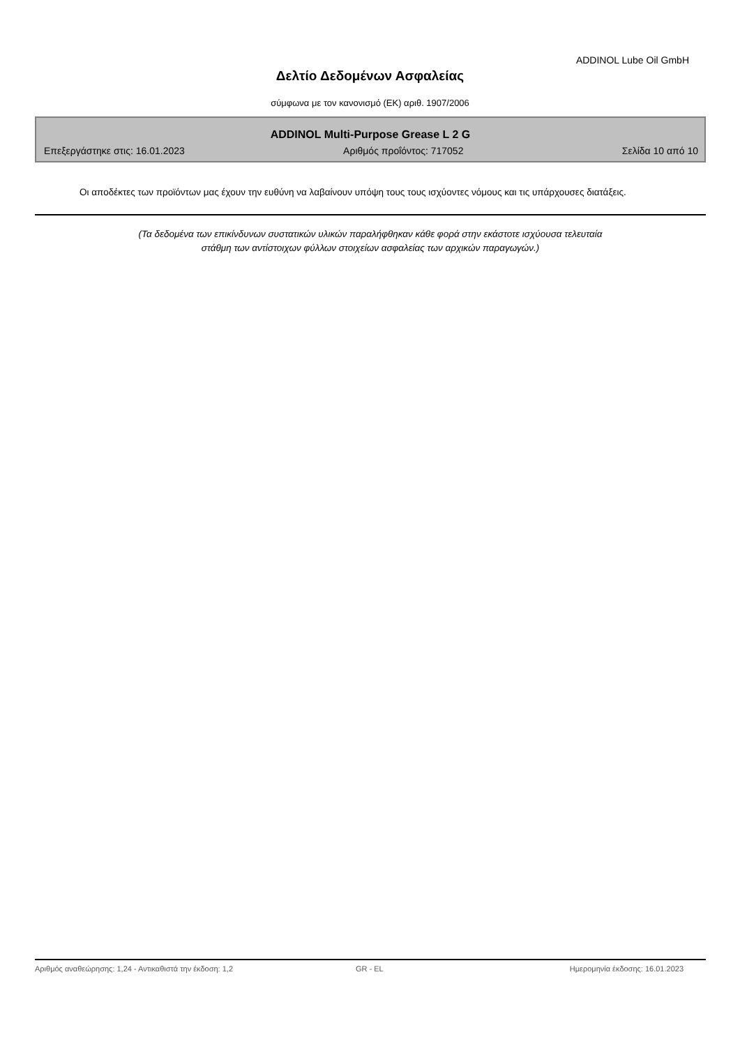ADDINOL Lube Oil GmbH
Δελτίο Δεδομένων Ασφαλείας
σύμφωνα με τον κανονισμό (ΕΚ) αριθ. 1907/2006
ADDINOL Multi-Purpose Grease L 2 G
Επεξεργάστηκε στις: 16.01.2023 Αριθμός προΐόντος: 717052 Σελίδα 10 από 10
Οι αποδέκτες των προϊόντων μας έχουν την ευθύνη να λαβαίνουν υπόψη τους τους ισχύοντες νόμους και τις υπάρχουσες διατάξεις.
(Τα δεδομένα των επικίνδυνων συστατικών υλικών παραλήφθηκαν κάθε φορά στην εκάστοτε ισχύουσα τελευταία
στάθμη των αντίστοιχων φύλλων στοιχείων ασφαλείας των αρχικών παραγωγών.)
Αριθμός αναθεώρησης: 1,24 - Αντικαθιστά την έκδοση: 1,2 GR - EL Ημερομηνία έκδοσης: 16.01.2023